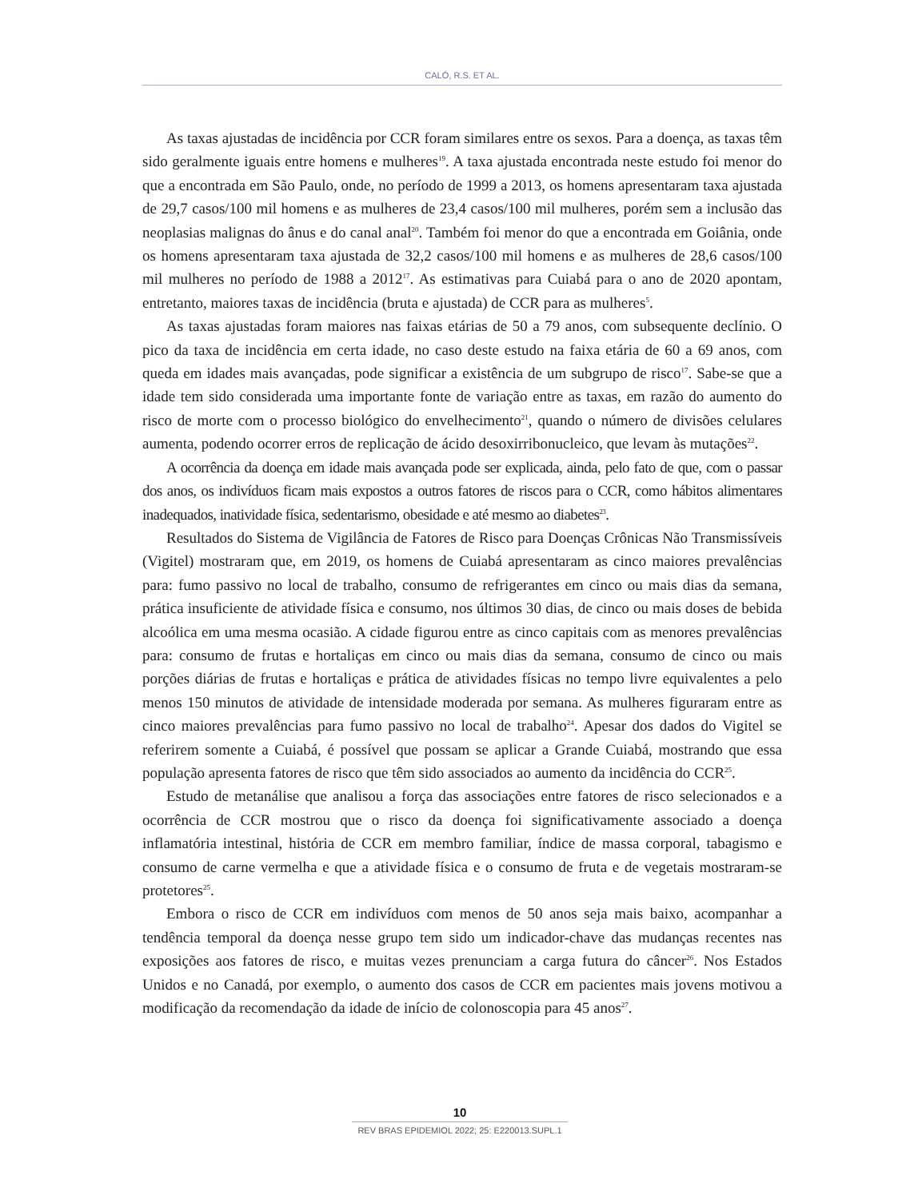CALÓ, R.S. ET AL.
As taxas ajustadas de incidência por CCR foram similares entre os sexos. Para a doença, as taxas têm sido geralmente iguais entre homens e mulheres<sup>19</sup>. A taxa ajustada encontrada neste estudo foi menor do que a encontrada em São Paulo, onde, no período de 1999 a 2013, os homens apresentaram taxa ajustada de 29,7 casos/100 mil homens e as mulheres de 23,4 casos/100 mil mulheres, porém sem a inclusão das neoplasias malignas do ânus e do canal anal<sup>20</sup>. Também foi menor do que a encontrada em Goiânia, onde os homens apresentaram taxa ajustada de 32,2 casos/100 mil homens e as mulheres de 28,6 casos/100 mil mulheres no período de 1988 a 2012<sup>17</sup>. As estimativas para Cuiabá para o ano de 2020 apontam, entretanto, maiores taxas de incidência (bruta e ajustada) de CCR para as mulheres<sup>5</sup>.
As taxas ajustadas foram maiores nas faixas etárias de 50 a 79 anos, com subsequente declínio. O pico da taxa de incidência em certa idade, no caso deste estudo na faixa etária de 60 a 69 anos, com queda em idades mais avançadas, pode significar a existência de um subgrupo de risco<sup>17</sup>. Sabe-se que a idade tem sido considerada uma importante fonte de variação entre as taxas, em razão do aumento do risco de morte com o processo biológico do envelhecimento<sup>21</sup>, quando o número de divisões celulares aumenta, podendo ocorrer erros de replicação de ácido desoxirribonucleico, que levam às mutações<sup>22</sup>.
A ocorrência da doença em idade mais avançada pode ser explicada, ainda, pelo fato de que, com o passar dos anos, os indivíduos ficam mais expostos a outros fatores de riscos para o CCR, como hábitos alimentares inadequados, inatividade física, sedentarismo, obesidade e até mesmo ao diabetes<sup>23</sup>.
Resultados do Sistema de Vigilância de Fatores de Risco para Doenças Crônicas Não Transmissíveis (Vigitel) mostraram que, em 2019, os homens de Cuiabá apresentaram as cinco maiores prevalências para: fumo passivo no local de trabalho, consumo de refrigerantes em cinco ou mais dias da semana, prática insuficiente de atividade física e consumo, nos últimos 30 dias, de cinco ou mais doses de bebida alcoólica em uma mesma ocasião. A cidade figurou entre as cinco capitais com as menores prevalências para: consumo de frutas e hortaliças em cinco ou mais dias da semana, consumo de cinco ou mais porções diárias de frutas e hortaliças e prática de atividades físicas no tempo livre equivalentes a pelo menos 150 minutos de atividade de intensidade moderada por semana. As mulheres figuraram entre as cinco maiores prevalências para fumo passivo no local de trabalho<sup>24</sup>. Apesar dos dados do Vigitel se referirem somente a Cuiabá, é possível que possam se aplicar a Grande Cuiabá, mostrando que essa população apresenta fatores de risco que têm sido associados ao aumento da incidência do CCR<sup>25</sup>.
Estudo de metanálise que analisou a força das associações entre fatores de risco selecionados e a ocorrência de CCR mostrou que o risco da doença foi significativamente associado a doença inflamatória intestinal, história de CCR em membro familiar, índice de massa corporal, tabagismo e consumo de carne vermelha e que a atividade física e o consumo de fruta e de vegetais mostraram-se protetores<sup>25</sup>.
Embora o risco de CCR em indivíduos com menos de 50 anos seja mais baixo, acompanhar a tendência temporal da doença nesse grupo tem sido um indicador-chave das mudanças recentes nas exposições aos fatores de risco, e muitas vezes prenunciam a carga futura do câncer<sup>26</sup>. Nos Estados Unidos e no Canadá, por exemplo, o aumento dos casos de CCR em pacientes mais jovens motivou a modificação da recomendação da idade de início de colonoscopia para 45 anos<sup>27</sup>.
10
REV BRAS EPIDEMIOL 2022; 25: E220013.SUPL.1